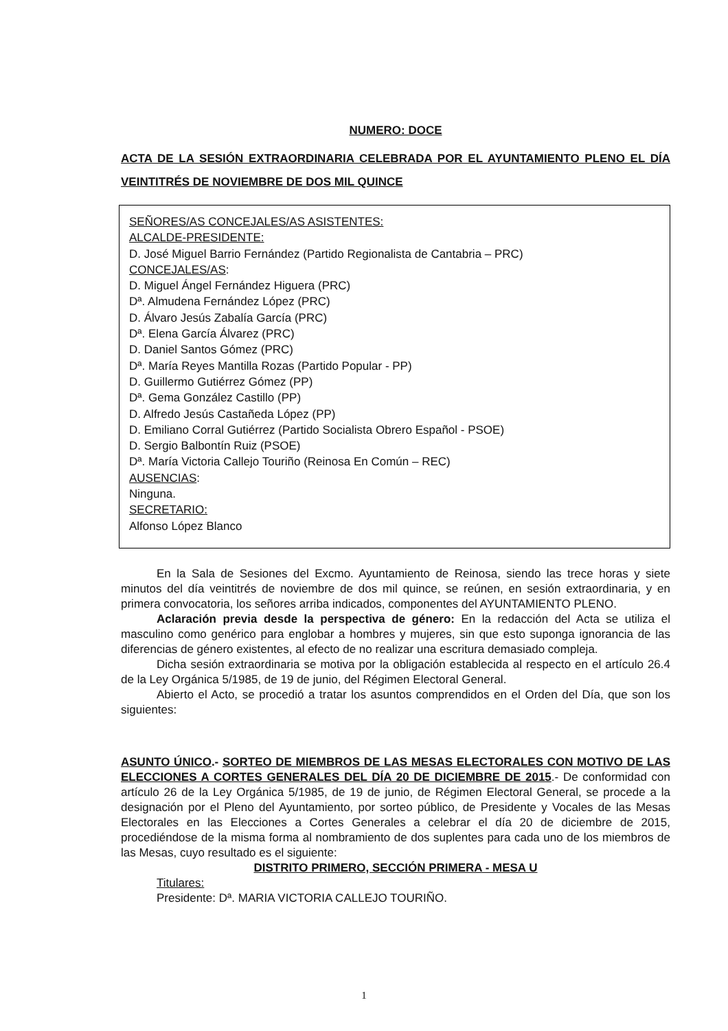NUMERO: DOCE
ACTA DE LA SESIÓN EXTRAORDINARIA CELEBRADA POR EL AYUNTAMIENTO PLENO EL DÍA VEINTITRÉS DE NOVIEMBRE DE DOS MIL QUINCE
SEÑORES/AS CONCEJALES/AS ASISTENTES:
ALCALDE-PRESIDENTE:
D. José Miguel Barrio Fernández (Partido Regionalista de Cantabria – PRC)
CONCEJALES/AS:
D. Miguel Ángel Fernández Higuera (PRC)
Dª. Almudena Fernández López (PRC)
D. Álvaro Jesús Zabalía García (PRC)
Dª. Elena García Álvarez (PRC)
D. Daniel Santos Gómez (PRC)
Dª. María Reyes Mantilla Rozas (Partido Popular - PP)
D. Guillermo Gutiérrez Gómez (PP)
Dª. Gema González Castillo (PP)
D. Alfredo Jesús Castañeda López (PP)
D. Emiliano Corral Gutiérrez (Partido Socialista Obrero Español - PSOE)
D. Sergio Balbontín Ruiz (PSOE)
Dª. María Victoria Callejo Touriño (Reinosa En Común – REC)
AUSENCIAS:
Ninguna.
SECRETARIO:
Alfonso López Blanco
En la Sala de Sesiones del Excmo. Ayuntamiento de Reinosa, siendo las trece horas y siete minutos del día veintitrés de noviembre de dos mil quince, se reúnen, en sesión extraordinaria, y en primera convocatoria, los señores arriba indicados, componentes del AYUNTAMIENTO PLENO.
Aclaración previa desde la perspectiva de género: En la redacción del Acta se utiliza el masculino como genérico para englobar a hombres y mujeres, sin que esto suponga ignorancia de las diferencias de género existentes, al efecto de no realizar una escritura demasiado compleja.
Dicha sesión extraordinaria se motiva por la obligación establecida al respecto en el artículo 26.4 de la Ley Orgánica 5/1985, de 19 de junio, del Régimen Electoral General.
Abierto el Acto, se procedió a tratar los asuntos comprendidos en el Orden del Día, que son los siguientes:
ASUNTO ÚNICO.- SORTEO DE MIEMBROS DE LAS MESAS ELECTORALES CON MOTIVO DE LAS ELECCIONES A CORTES GENERALES DEL DÍA 20 DE DICIEMBRE DE 2015.- De conformidad con artículo 26 de la Ley Orgánica 5/1985, de 19 de junio, de Régimen Electoral General, se procede a la designación por el Pleno del Ayuntamiento, por sorteo público, de Presidente y Vocales de las Mesas Electorales en las Elecciones a Cortes Generales a celebrar el día 20 de diciembre de 2015, procediéndose de la misma forma al nombramiento de dos suplentes para cada uno de los miembros de las Mesas, cuyo resultado es el siguiente:
DISTRITO PRIMERO, SECCIÓN PRIMERA - MESA U
Titulares:
Presidente: Dª. MARIA VICTORIA CALLEJO TOURIÑO.
1